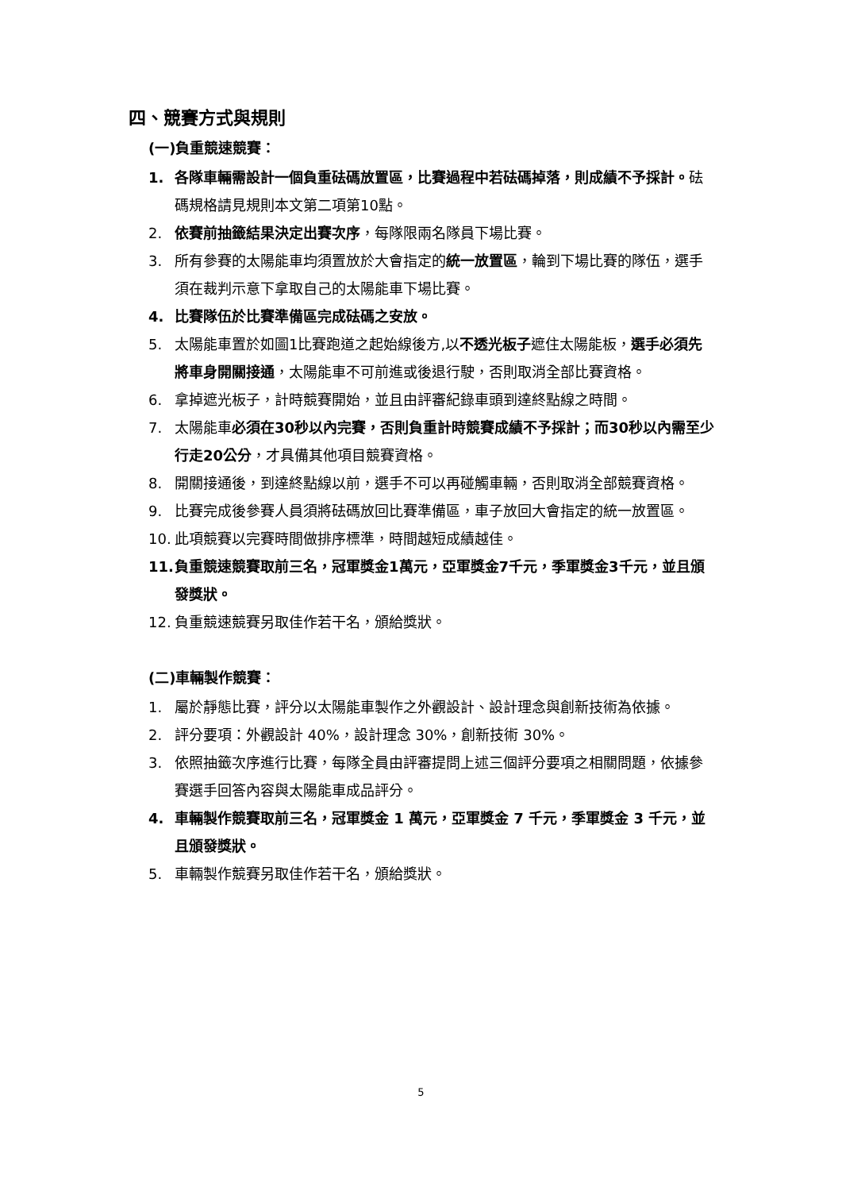四、競賽方式與規則
(一)負重競速競賽：
1. 各隊車輛需設計一個負重砝碼放置區，比賽過程中若砝碼掉落，則成績不予採計。砝碼規格請見規則本文第二項第10點。
2. 依賽前抽籤結果決定出賽次序，每隊限兩名隊員下場比賽。
3. 所有參賽的太陽能車均須置放於大會指定的統一放置區，輪到下場比賽的隊伍，選手須在裁判示意下拿取自己的太陽能車下場比賽。
4. 比賽隊伍於比賽準備區完成砝碼之安放。
5. 太陽能車置於如圖1比賽跑道之起始線後方,以不透光板子遮住太陽能板，選手必須先將車身開關接通，太陽能車不可前進或後退行駛，否則取消全部比賽資格。
6. 拿掉遮光板子，計時競賽開始，並且由評審紀錄車頭到達終點線之時間。
7. 太陽能車必須在30秒以內完賽，否則負重計時競賽成績不予採計；而30秒以內需至少行走20公分，才具備其他項目競賽資格。
8. 開關接通後，到達終點線以前，選手不可以再碰觸車輛，否則取消全部競賽資格。
9. 比賽完成後參賽人員須將砝碼放回比賽準備區，車子放回大會指定的統一放置區。
10. 此項競賽以完賽時間做排序標準，時間越短成績越佳。
11. 負重競速競賽取前三名，冠軍獎金1萬元，亞軍獎金7千元，季軍獎金3千元，並且頒發獎狀。
12. 負重競速競賽另取佳作若干名，頒給獎狀。
(二)車輛製作競賽：
1. 屬於靜態比賽，評分以太陽能車製作之外觀設計、設計理念與創新技術為依據。
2. 評分要項：外觀設計 40%，設計理念 30%，創新技術 30%。
3. 依照抽籤次序進行比賽，每隊全員由評審提問上述三個評分要項之相關問題，依據參賽選手回答內容與太陽能車成品評分。
4. 車輛製作競賽取前三名，冠軍獎金 1 萬元，亞軍獎金 7 千元，季軍獎金 3 千元，並且頒發獎狀。
5. 車輛製作競賽另取佳作若干名，頒給獎狀。
5